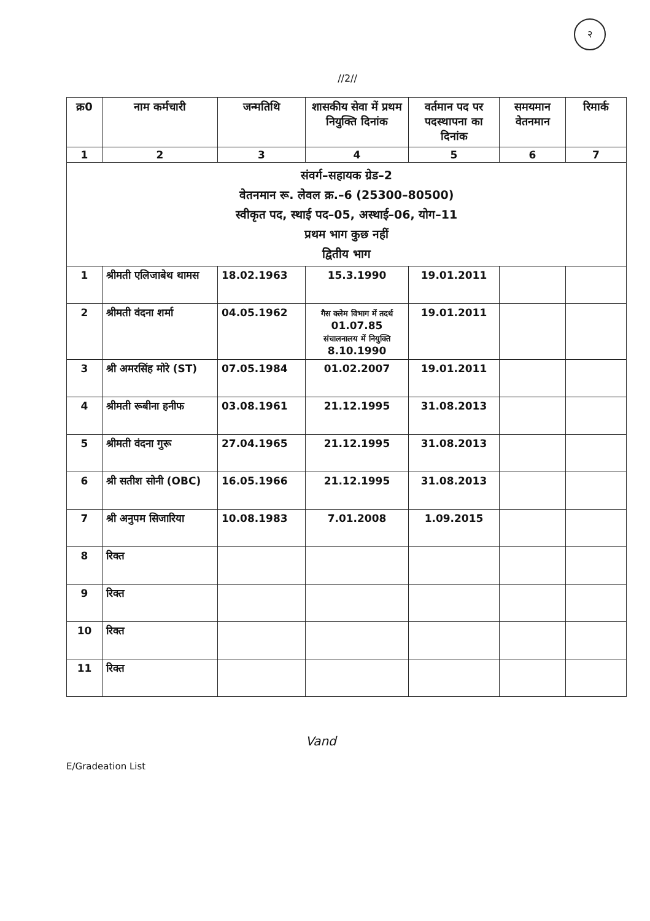२
//2//
| क्र0 | नाम कर्मचारी | जन्मतिथि | शासकीय सेवा में प्रथम नियुक्ति दिनांक | वर्तमान पद पर पदस्थापना का दिनांक | समयमान वेतनमान | रिमार्क |
| --- | --- | --- | --- | --- | --- | --- |
| 1 | 2 | 3 | 4 | 5 | 6 | 7 |
| संवर्ग–सहायक ग्रेड–2 वेतनमान रू. लेवल क्र.–6 (25300–80500) स्वीकृत पद, स्थाई पद–05, अस्थाई–06, योग–11 प्रथम भाग कुछ नहीं द्वितीय भाग | | | | | | |
| 1 | श्रीमती एलिजाबेथ थामस | 18.02.1963 | 15.3.1990 | 19.01.2011 | | |
| 2 | श्रीमती वंदना शर्मा | 04.05.1962 | गैस क्लेम विभाग में तदर्थ 01.07.85 संचालनालय में नियुक्ति 8.10.1990 | 19.01.2011 | | |
| 3 | श्री अमरसिंह मोरे (ST) | 07.05.1984 | 01.02.2007 | 19.01.2011 | | |
| 4 | श्रीमती रूबीना हनीफ | 03.08.1961 | 21.12.1995 | 31.08.2013 | | |
| 5 | श्रीमती वंदना गुरू | 27.04.1965 | 21.12.1995 | 31.08.2013 | | |
| 6 | श्री सतीश सोनी (OBC) | 16.05.1966 | 21.12.1995 | 31.08.2013 | | |
| 7 | श्री अनुपम सिजारिया | 10.08.1983 | 7.01.2008 | 1.09.2015 | | |
| 8 | रिक्त | | | | | |
| 9 | रिक्त | | | | | |
| 10 | रिक्त | | | | | |
| 11 | रिक्त | | | | | |
Vand
E/Gradeation List